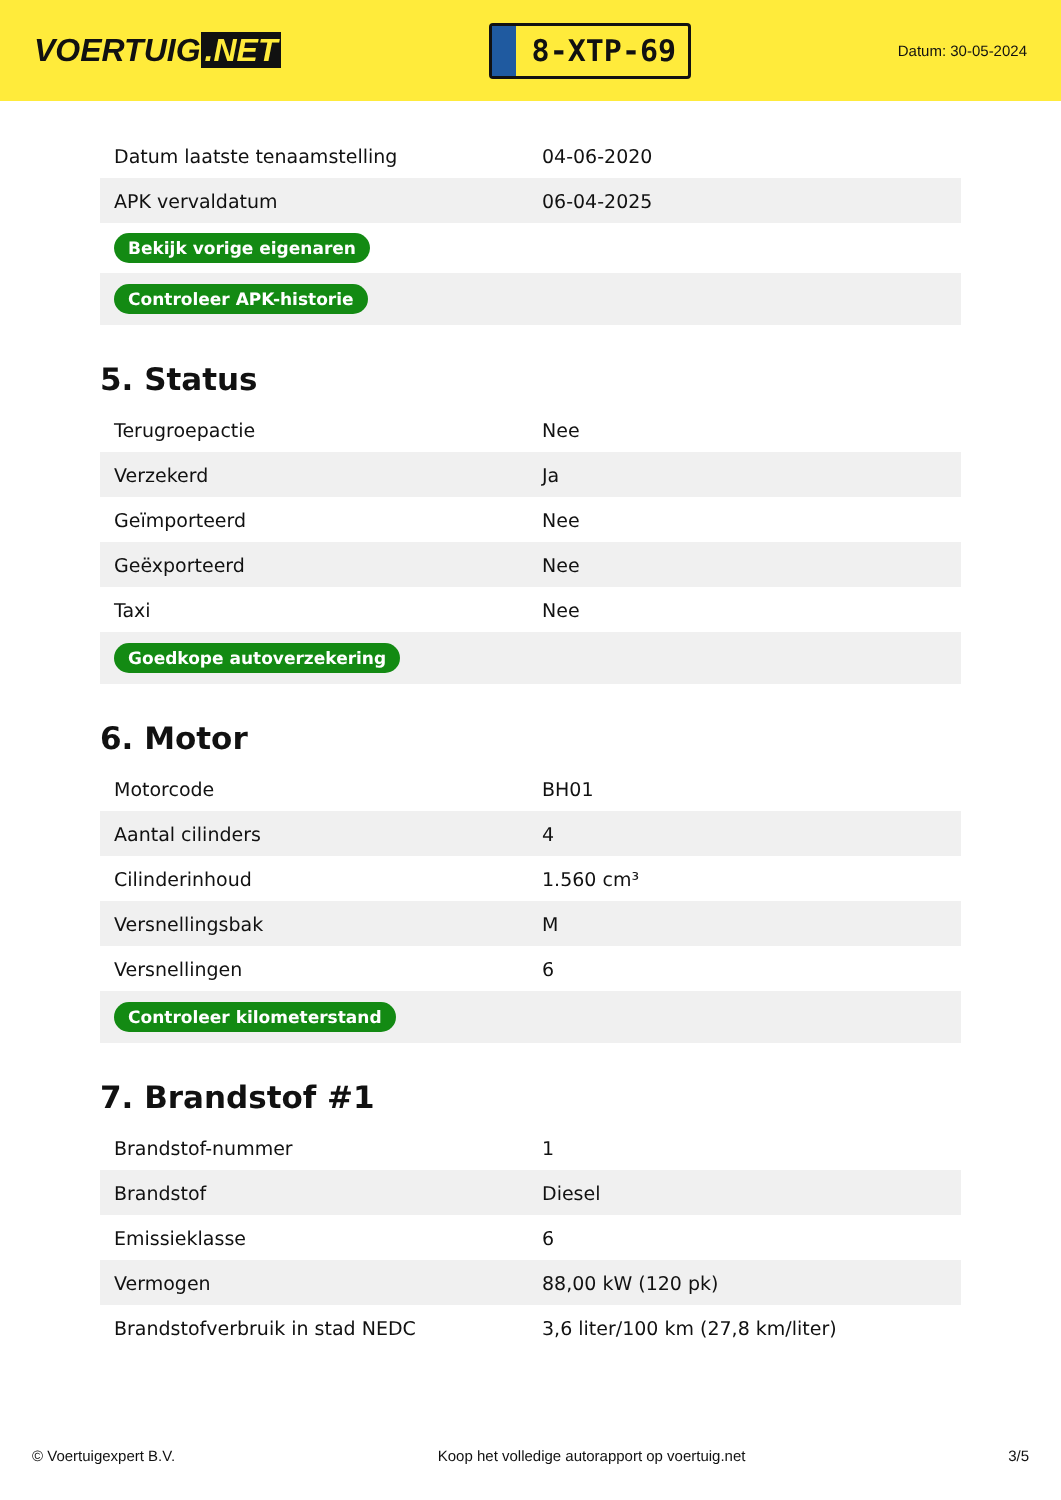VOERTUIG.NET
8-XTP-69
Datum: 30-05-2024
| Datum laatste tenaamstelling | 04-06-2020 |
| APK vervaldatum | 06-04-2025 |
| Bekijk vorige eigenaren | |
| Controleer APK-historie | |
5. Status
| Terugroepactie | Nee |
| Verzekerd | Ja |
| Geïmporteerd | Nee |
| Geëxporteerd | Nee |
| Taxi | Nee |
| Goedkope autoverzekering | |
6. Motor
| Motorcode | BH01 |
| Aantal cilinders | 4 |
| Cilinderinhoud | 1.560 cm³ |
| Versnellingsbak | M |
| Versnellingen | 6 |
| Controleer kilometerstand | |
7. Brandstof #1
| Brandstof-nummer | 1 |
| Brandstof | Diesel |
| Emissieklasse | 6 |
| Vermogen | 88,00 kW (120 pk) |
| Brandstofverbruik in stad NEDC | 3,6 liter/100 km (27,8 km/liter) |
© Voertuigexpert B.V. Koop het volledige autorapport op voertuig.net 3/5